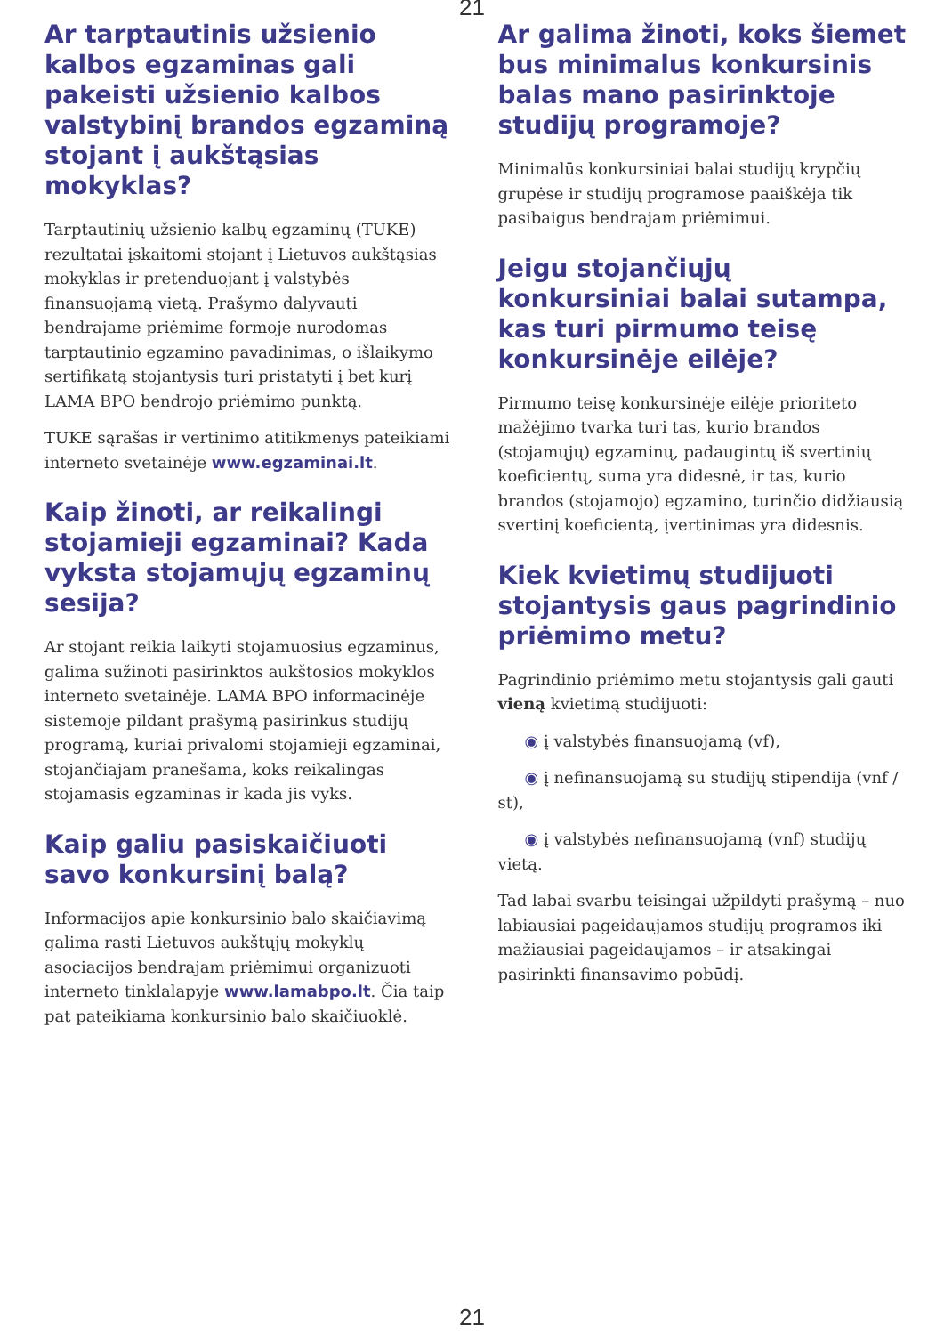21
Ar tarptautinis užsienio kalbos egzaminas gali pakeisti užsienio kalbos valstybinį brandos egzaminą stojant į aukštąsias mokyklas?
Tarptautinių užsienio kalbų egzaminų (TUKE) rezultatai įskaitomi stojant į Lietuvos aukštąsias mokyklas ir pretenduojant į valstybės finansuojamą vietą. Prašymo dalyvauti bendrajame priėmime formoje nurodomas tarptautinio egzamino pavadinimas, o išlaikymo sertifikatą stojantysis turi pristatyti į bet kurį LAMA BPO bendrojo priėmimo punktą.
TUKE sąrašas ir vertinimo atitikmenys pateikiami interneto svetainėje www.egzaminai.lt.
Kaip žinoti, ar reikalingi stojamieji egzaminai? Kada vyksta stojamųjų egzaminų sesija?
Ar stojant reikia laikyti stojamuosius egzaminus, galima sužinoti pasirinktos aukštosios mokyklos interneto svetainėje. LAMA BPO informacinėje sistemoje pildant prašymą pasirinkus studijų programą, kuriai privalomi stojamieji egzaminai, stojančiajam pranešama, koks reikalingas stojamasis egzaminas ir kada jis vyks.
Kaip galiu pasiskaičiuoti savo konkursinį balą?
Informacijos apie konkursinio balo skaičiavimą galima rasti Lietuvos aukštųjų mokyklų asociacijos bendrajam priėmimui organizuoti interneto tinklalapyje www.lamabpo.lt. Čia taip pat pateikiama konkursinio balo skaičiuoklė.
Ar galima žinoti, koks šiemet bus minimalus konkursinis balas mano pasirinktoje studijų programoje?
Minimalūs konkursiniai balai studijų krypčių grupėse ir studijų programose paaiškėja tik pasibaigus bendrajam priėmimui.
Jeigu stojančiųjų konkursiniai balai sutampa, kas turi pirmumo teisę konkursinėje eilėje?
Pirmumo teisę konkursinėje eilėje prioriteto mažėjimo tvarka turi tas, kurio brandos (stojamųjų) egzaminų, padaugintų iš svertinių koeficientų, suma yra didesnė, ir tas, kurio brandos (stojamojo) egzamino, turinčio didžiausią svertinį koeficientą, įvertinimas yra didesnis.
Kiek kvietimų studijuoti stojantysis gaus pagrindinio priėmimo metu?
Pagrindinio priėmimo metu stojantysis gali gauti vieną kvietimą studijuoti:
◉ į valstybės finansuojamą (vf),
◉ į nefinansuojamą su studijų stipendija (vnf / st),
◉ į valstybės nefinansuojamą (vnf) studijų vietą.
Tad labai svarbu teisingai užpildyti prašymą – nuo labiausiai pageidaujamos studijų programos iki mažiausiai pageidaujamos – ir atsakingai pasirinkti finansavimo pobūdį.
21